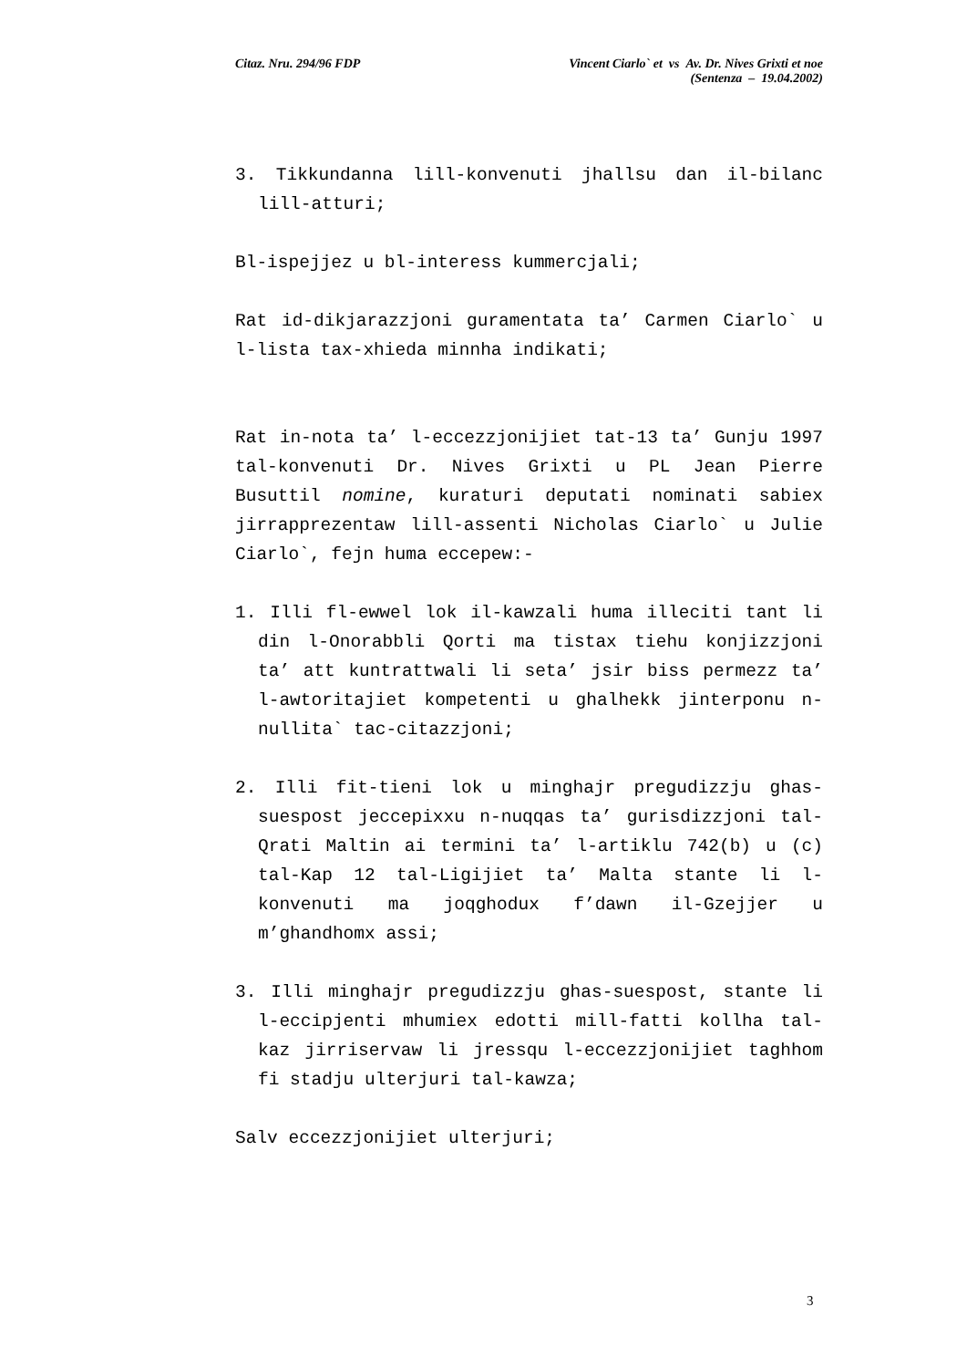Citaz. Nru. 294/96 FDP Vincent Ciarlo` et vs Av. Dr. Nives Grixti et noe
(Sentenza – 19.04.2002)
3. Tikkundanna lill-konvenuti jhallsu dan il-bilanc lill-atturi;
Bl-ispejjez u bl-interess kummercjali;
Rat id-dikjarazzjoni guramentata ta’ Carmen Ciarlo` u l-lista tax-xhieda minnha indikati;
Rat in-nota ta’ l-eccezzjonijiet tat-13 ta’ Gunju 1997 tal-konvenuti Dr. Nives Grixti u PL Jean Pierre Busuttil nomine, kuraturi deputati nominati sabiex jirrapprezentaw lill-assenti Nicholas Ciarlo` u Julie Ciarlo`, fejn huma eccepew:-
1. Illi fl-ewwel lok il-kawzali huma illeciti tant li din l-Onorabbli Qorti ma tistax tiehu konjizzjoni ta’ att kuntrattwali li seta’ jsir biss permezz ta’ l-awtoritajiet kompetenti u ghalhekk jinterponu n-nullita` tac-citazzjoni;
2. Illi fit-tieni lok u minghajr pregudizzju ghas-suespost jeccepixxu n-nuqqas ta’ gurisdizzjoni tal-Qrati Maltin ai termini ta’ l-artiklu 742(b) u (c) tal-Kap 12 tal-Ligijiet ta’ Malta stante li l-konvenuti ma joqghodux f’dawn il-Gzejjer u m’ghandhomx assi;
3. Illi minghajr pregudizzju ghas-suespost, stante li l-eccipjenti mhumiex edotti mill-fatti kollha tal-kaz jirriservaw li jressqu l-eccezzjonijiet taghhom fi stadju ulterjuri tal-kawza;
Salv eccezzjonijiet ulterjuri;
3